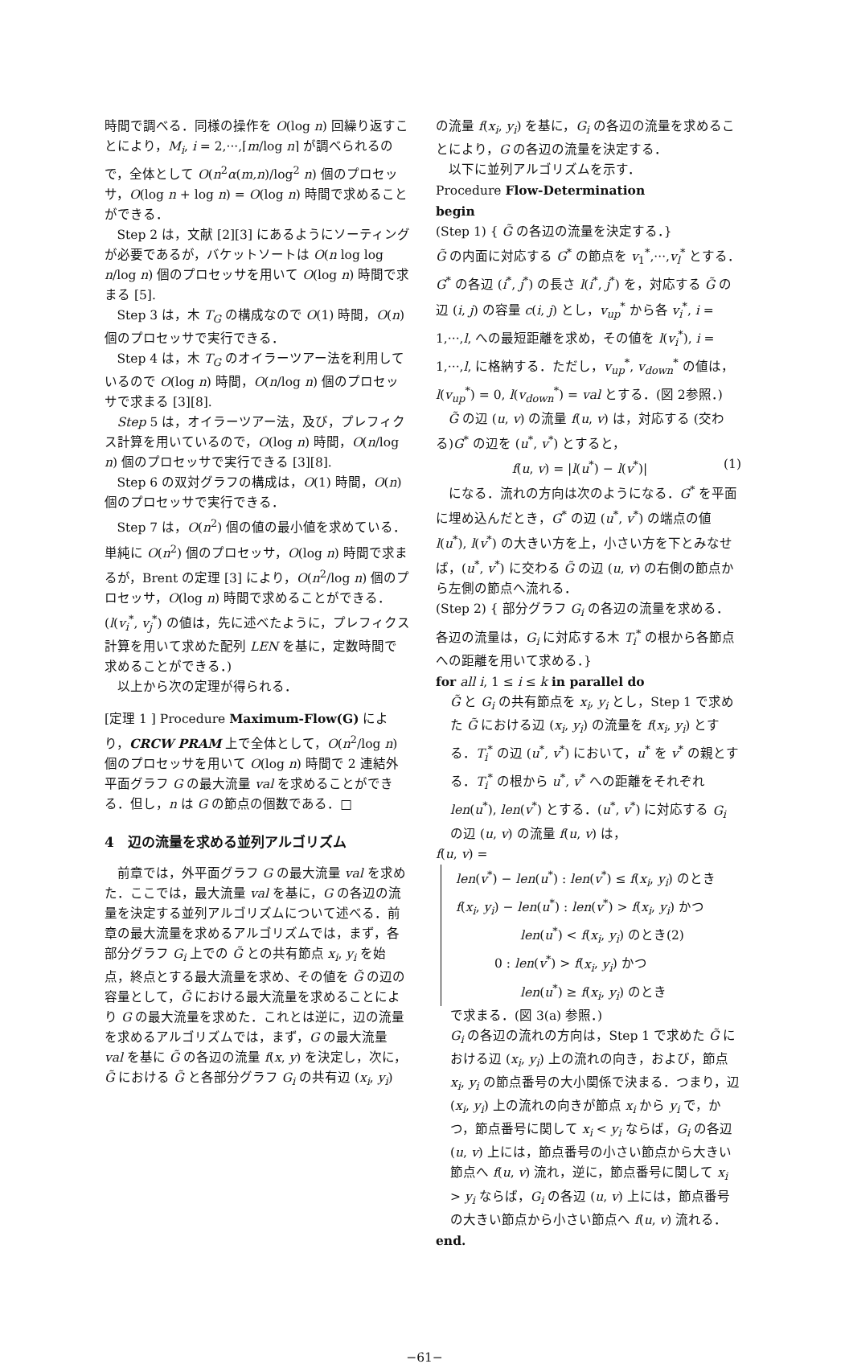時間で調べる．同様の操作を O(log n) 回繰り返すことにより，M<sub>i</sub>, i = 2,···,⌈m/log n⌉ が調べられるので，全体として O(n<sup>2</sup>α(m,n)/log<sup>2</sup> n) 個のプロセッサ，O(log n + log n) = O(log n) 時間で求めることができる．
Step 2 は，文献 [2][3] にあるようにソーティングが必要であるが，バケットソートは O(n log log n/log n) 個のプロセッサを用いて O(log n) 時間で求まる [5].
Step 3 は，木 T<sub>G</sub> の構成なので O(1) 時間，O(n) 個のプロセッサで実行できる．
Step 4 は，木 T<sub>G</sub> のオイラーツアー法を利用しているので O(log n) 時間，O(n/log n) 個のプロセッサで求まる [3][8].
Step 5 は，オイラーツアー法，及び，プレフィクス計算を用いているので，O(log n) 時間，O(n/log n) 個のプロセッサで実行できる [3][8].
Step 6 の双対グラフの構成は，O(1) 時間，O(n) 個のプロセッサで実行できる．
Step 7 は，O(n<sup>2</sup>) 個の値の最小値を求めている．単純に O(n<sup>2</sup>) 個のプロセッサ，O(log n) 時間で求まるが，Brent の定理 [3] により，O(n<sup>2</sup>/log n) 個のプロセッサ，O(log n) 時間で求めることができる．(l(v<sub>i</sub><sup>*</sup>, v<sub>j</sub><sup>*</sup>) の値は，先に述べたように，プレフィクス計算を用いて求めた配列 LEN を基に，定数時間で求めることができる．)
以上から次の定理が得られる．
[定理 1 ] Procedure Maximum-Flow(G) により，CRCW PRAM 上で全体として，O(n<sup>2</sup>/log n) 個のプロセッサを用いて O(log n) 時間で 2 連結外平面グラフ G の最大流量 val を求めることができる．但し，n は G の節点の個数である．□
4　辺の流量を求める並列アルゴリズム
前章では，外平面グラフ G の最大流量 val を求めた．ここでは，最大流量 val を基に，G の各辺の流量を決定する並列アルゴリズムについて述べる．前章の最大流量を求めるアルゴリズムでは，まず，各部分グラフ G<sub>i</sub> 上での G̃ との共有節点 x<sub>i</sub>, y<sub>i</sub> を始点，終点とする最大流量を求め、その値を G̃ の辺の容量として，G̃ における最大流量を求めることにより G の最大流量を求めた．これとは逆に，辺の流量を求めるアルゴリズムでは，まず，G の最大流量 val を基に G̃ の各辺の流量 f(x, y) を決定し，次に，G̃ における G̃ と各部分グラフ G<sub>i</sub> の共有辺 (x<sub>i</sub>, y<sub>i</sub>)
の流量 f(x<sub>i</sub>, y<sub>i</sub>) を基に，G<sub>i</sub> の各辺の流量を求めることにより，G の各辺の流量を決定する．
以下に並列アルゴリズムを示す．
Procedure Flow-Determination
begin
(Step 1) { G̃ の各辺の流量を決定する．}
G̃ の内面に対応する G<sup>*</sup> の節点を v<sub>1</sub><sup>*</sup>,···,v<sub>l</sub><sup>*</sup> とする．G<sup>*</sup> の各辺 (i<sup>*</sup>, j<sup>*</sup>) の長さ l(i<sup>*</sup>, j<sup>*</sup>) を，対応する G̃ の辺 (i, j) の容量 c(i, j) とし，v<sub>up</sub><sup>*</sup> から各 v<sub>i</sub><sup>*</sup>, i = 1,···,l, への最短距離を求め，その値を l(v<sub>i</sub><sup>*</sup>), i = 1,···,l, に格納する．ただし，v<sub>up</sub><sup>*</sup>, v<sub>down</sub><sup>*</sup> の値は，l(v<sub>up</sub><sup>*</sup>) = 0, l(v<sub>down</sub><sup>*</sup>) = val とする．(図 2参照．)
G̃ の辺 (u, v) の流量 f(u, v) は，対応する (交わる)G<sup>*</sup> の辺を (u<sup>*</sup>, v<sup>*</sup>) とすると，
f(u, v) = |l(u<sup>*</sup>) − l(v<sup>*</sup>)| (1)
になる．流れの方向は次のようになる．G<sup>*</sup> を平面に埋め込んだとき，G<sup>*</sup> の辺 (u<sup>*</sup>, v<sup>*</sup>) の端点の値 l(u<sup>*</sup>), l(v<sup>*</sup>) の大きい方を上，小さい方を下とみなせば，(u<sup>*</sup>, v<sup>*</sup>) に交わる G̃ の辺 (u, v) の右側の節点から左側の節点へ流れる．
(Step 2) { 部分グラフ G<sub>i</sub> の各辺の流量を求める．各辺の流量は，G<sub>i</sub> に対応する木 T<sub>i</sub><sup>*</sup> の根から各節点への距離を用いて求める．}
for all i, 1 ≤ i ≤ k in parallel do
G̃ と G<sub>i</sub> の共有節点を x<sub>i</sub>, y<sub>i</sub> とし，Step 1 で求めた G̃ における辺 (x<sub>i</sub>, y<sub>i</sub>) の流量を f(x<sub>i</sub>, y<sub>i</sub>) とする．T<sub>i</sub><sup>*</sup> の辺 (u<sup>*</sup>, v<sup>*</sup>) において，u<sup>*</sup> を v<sup>*</sup> の親とする．T<sub>i</sub><sup>*</sup> の根から u<sup>*</sup>, v<sup>*</sup> への距離をそれぞれ len(u<sup>*</sup>), len(v<sup>*</sup>) とする．(u<sup>*</sup>, v<sup>*</sup>) に対応する G<sub>i</sub> の辺 (u, v) の流量 f(u, v) は，
f(u, v) =
len(v<sup>*</sup>) − len(u<sup>*</sup>) : len(v<sup>*</sup>) ≤ f(x<sub>i</sub>, y<sub>i</sub>) のとき
f(x<sub>i</sub>, y<sub>i</sub>) − len(u<sup>*</sup>) : len(v<sup>*</sup>) > f(x<sub>i</sub>, y<sub>i</sub>) かつ
　　　　　len(u<sup>*</sup>) < f(x<sub>i</sub>, y<sub>i</sub>) のとき(2)
　　　0 : len(v<sup>*</sup>) > f(x<sub>i</sub>, y<sub>i</sub>) かつ
　　　　　len(u<sup>*</sup>) ≥ f(x<sub>i</sub>, y<sub>i</sub>) のとき
で求まる．(図 3(a) 参照．)
G<sub>i</sub> の各辺の流れの方向は，Step 1 で求めた G̃ における辺 (x<sub>i</sub>, y<sub>i</sub>) 上の流れの向き，および，節点 x<sub>i</sub>, y<sub>i</sub> の節点番号の大小関係で決まる．つまり，辺 (x<sub>i</sub>, y<sub>i</sub>) 上の流れの向きが節点 x<sub>i</sub> から y<sub>i</sub> で，かつ，節点番号に関して x<sub>i</sub> < y<sub>i</sub> ならば，G<sub>i</sub> の各辺 (u, v) 上には，節点番号の小さい節点から大きい節点へ f(u, v) 流れ，逆に，節点番号に関して x<sub>i</sub> > y<sub>i</sub> ならば，G<sub>i</sub> の各辺 (u, v) 上には，節点番号の大きい節点から小さい節点へ f(u, v) 流れる．
end.
−61−